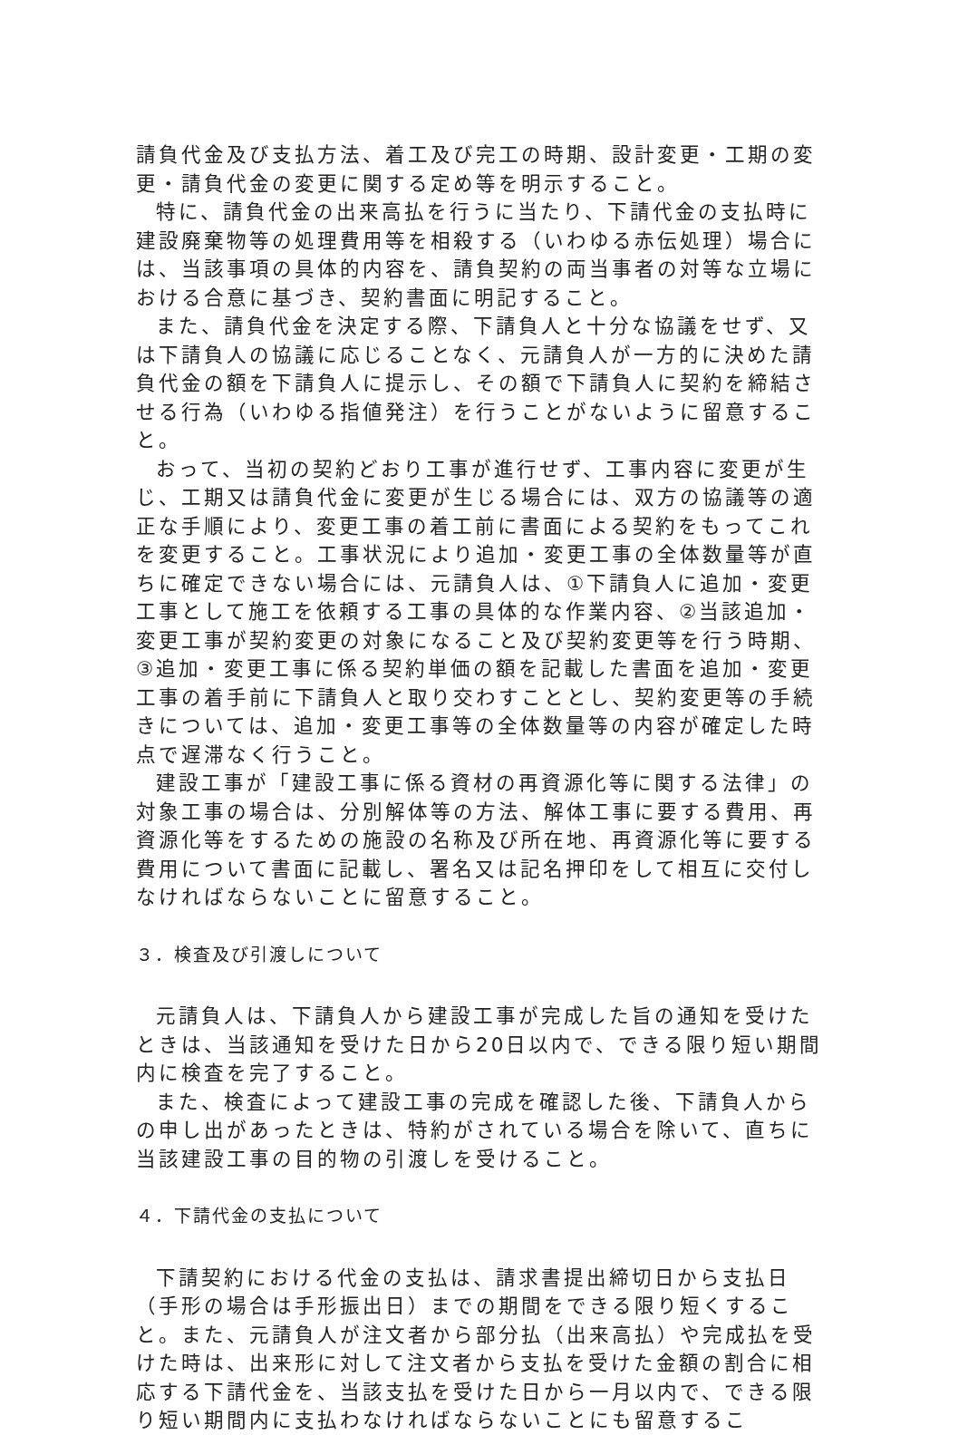請負代金及び支払方法、着工及び完工の時期、設計変更・工期の変更・請負代金の変更に関する定め等を明示すること。
特に、請負代金の出来高払を行うに当たり、下請代金の支払時に建設廃棄物等の処理費用等を相殺する（いわゆる赤伝処理）場合には、当該事項の具体的内容を、請負契約の両当事者の対等な立場における合意に基づき、契約書面に明記すること。
また、請負代金を決定する際、下請負人と十分な協議をせず、又は下請負人の協議に応じることなく、元請負人が一方的に決めた請負代金の額を下請負人に提示し、その額で下請負人に契約を締結させる行為（いわゆる指値発注）を行うことがないように留意すること。
おって、当初の契約どおり工事が進行せず、工事内容に変更が生じ、工期又は請負代金に変更が生じる場合には、双方の協議等の適正な手順により、変更工事の着工前に書面による契約をもってこれを変更すること。工事状況により追加・変更工事の全体数量等が直ちに確定できない場合には、元請負人は、①下請負人に追加・変更工事として施工を依頼する工事の具体的な作業内容、②当該追加・変更工事が契約変更の対象になること及び契約変更等を行う時期、③追加・変更工事に係る契約単価の額を記載した書面を追加・変更工事の着手前に下請負人と取り交わすこととし、契約変更等の手続きについては、追加・変更工事等の全体数量等の内容が確定した時点で遅滞なく行うこと。
建設工事が「建設工事に係る資材の再資源化等に関する法律」の対象工事の場合は、分別解体等の方法、解体工事に要する費用、再資源化等をするための施設の名称及び所在地、再資源化等に要する費用について書面に記載し、署名又は記名押印をして相互に交付しなければならないことに留意すること。
３．検査及び引渡しについて
元請負人は、下請負人から建設工事が完成した旨の通知を受けたときは、当該通知を受けた日から20日以内で、できる限り短い期間内に検査を完了すること。
また、検査によって建設工事の完成を確認した後、下請負人からの申し出があったときは、特約がされている場合を除いて、直ちに当該建設工事の目的物の引渡しを受けること。
４．下請代金の支払について
下請契約における代金の支払は、請求書提出締切日から支払日（手形の場合は手形振出日）までの期間をできる限り短くすること。また、元請負人が注文者から部分払（出来高払）や完成払を受けた時は、出来形に対して注文者から支払を受けた金額の割合に相応する下請代金を、当該支払を受けた日から一月以内で、できる限り短い期間内に支払わなければならないことにも留意するこ